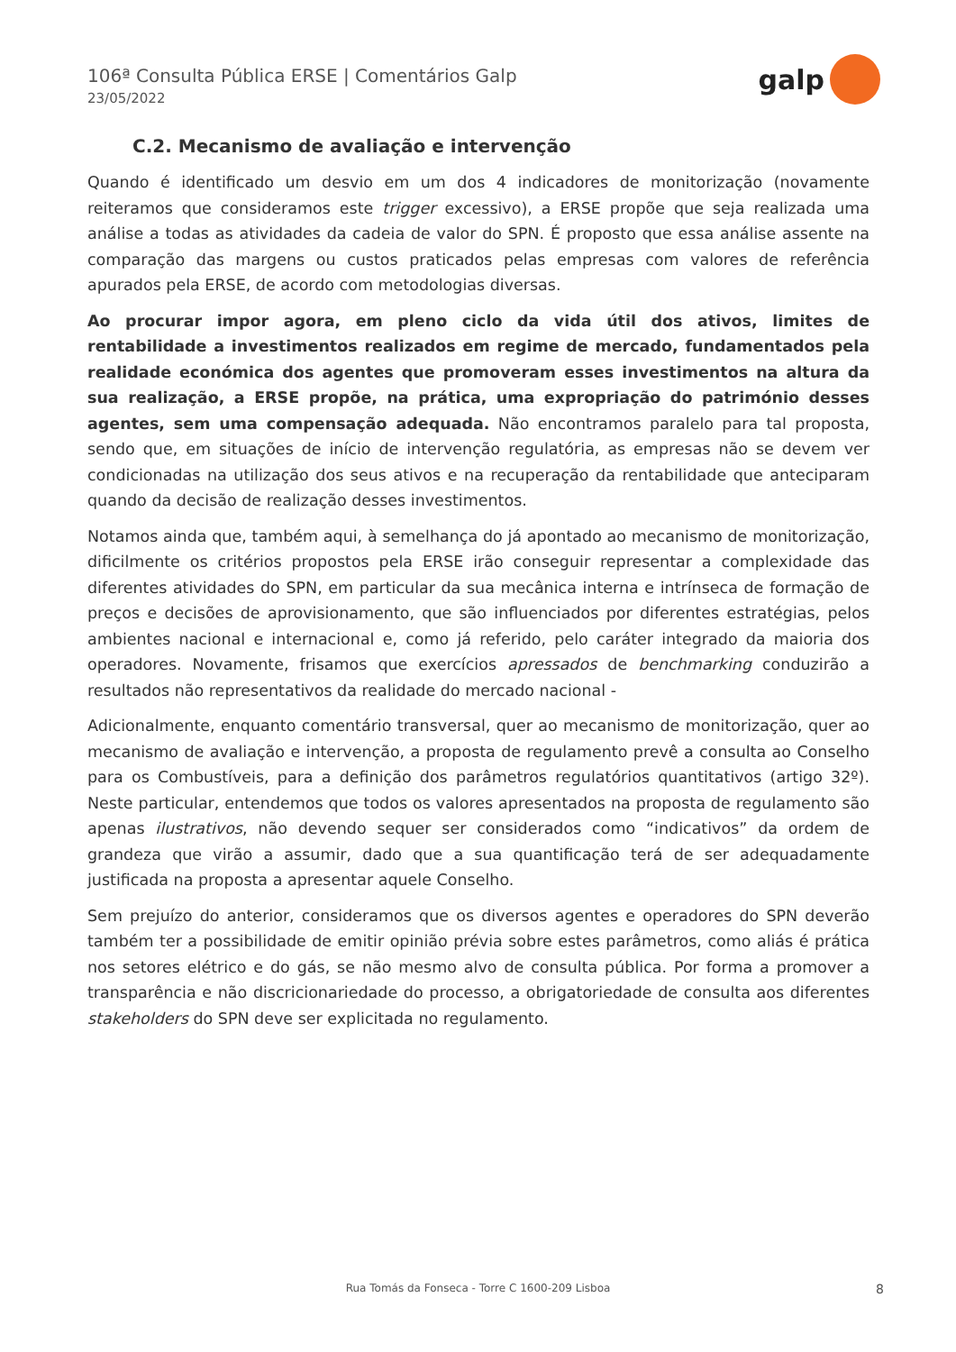106ª Consulta Pública ERSE | Comentários Galp
23/05/2022
galp
C.2. Mecanismo de avaliação e intervenção
Quando é identificado um desvio em um dos 4 indicadores de monitorização (novamente reiteramos que consideramos este trigger excessivo), a ERSE propõe que seja realizada uma análise a todas as atividades da cadeia de valor do SPN. É proposto que essa análise assente na comparação das margens ou custos praticados pelas empresas com valores de referência apurados pela ERSE, de acordo com metodologias diversas.
Ao procurar impor agora, em pleno ciclo da vida útil dos ativos, limites de rentabilidade a investimentos realizados em regime de mercado, fundamentados pela realidade económica dos agentes que promoveram esses investimentos na altura da sua realização, a ERSE propõe, na prática, uma expropriação do património desses agentes, sem uma compensação adequada. Não encontramos paralelo para tal proposta, sendo que, em situações de início de intervenção regulatória, as empresas não se devem ver condicionadas na utilização dos seus ativos e na recuperação da rentabilidade que anteciparam quando da decisão de realização desses investimentos.
Notamos ainda que, também aqui, à semelhança do já apontado ao mecanismo de monitorização, dificilmente os critérios propostos pela ERSE irão conseguir representar a complexidade das diferentes atividades do SPN, em particular da sua mecânica interna e intrínseca de formação de preços e decisões de aprovisionamento, que são influenciados por diferentes estratégias, pelos ambientes nacional e internacional e, como já referido, pelo caráter integrado da maioria dos operadores. Novamente, frisamos que exercícios apressados de benchmarking conduzirão a resultados não representativos da realidade do mercado nacional -
Adicionalmente, enquanto comentário transversal, quer ao mecanismo de monitorização, quer ao mecanismo de avaliação e intervenção, a proposta de regulamento prevê a consulta ao Conselho para os Combustíveis, para a definição dos parâmetros regulatórios quantitativos (artigo 32º). Neste particular, entendemos que todos os valores apresentados na proposta de regulamento são apenas ilustrativos, não devendo sequer ser considerados como “indicativos” da ordem de grandeza que virão a assumir, dado que a sua quantificação terá de ser adequadamente justificada na proposta a apresentar aquele Conselho.
Sem prejuízo do anterior, consideramos que os diversos agentes e operadores do SPN deverão também ter a possibilidade de emitir opinião prévia sobre estes parâmetros, como aliás é prática nos setores elétrico e do gás, se não mesmo alvo de consulta pública. Por forma a promover a transparência e não discricionariedade do processo, a obrigatoriedade de consulta aos diferentes stakeholders do SPN deve ser explicitada no regulamento.
Rua Tomás da Fonseca - Torre C 1600-209 Lisboa
8